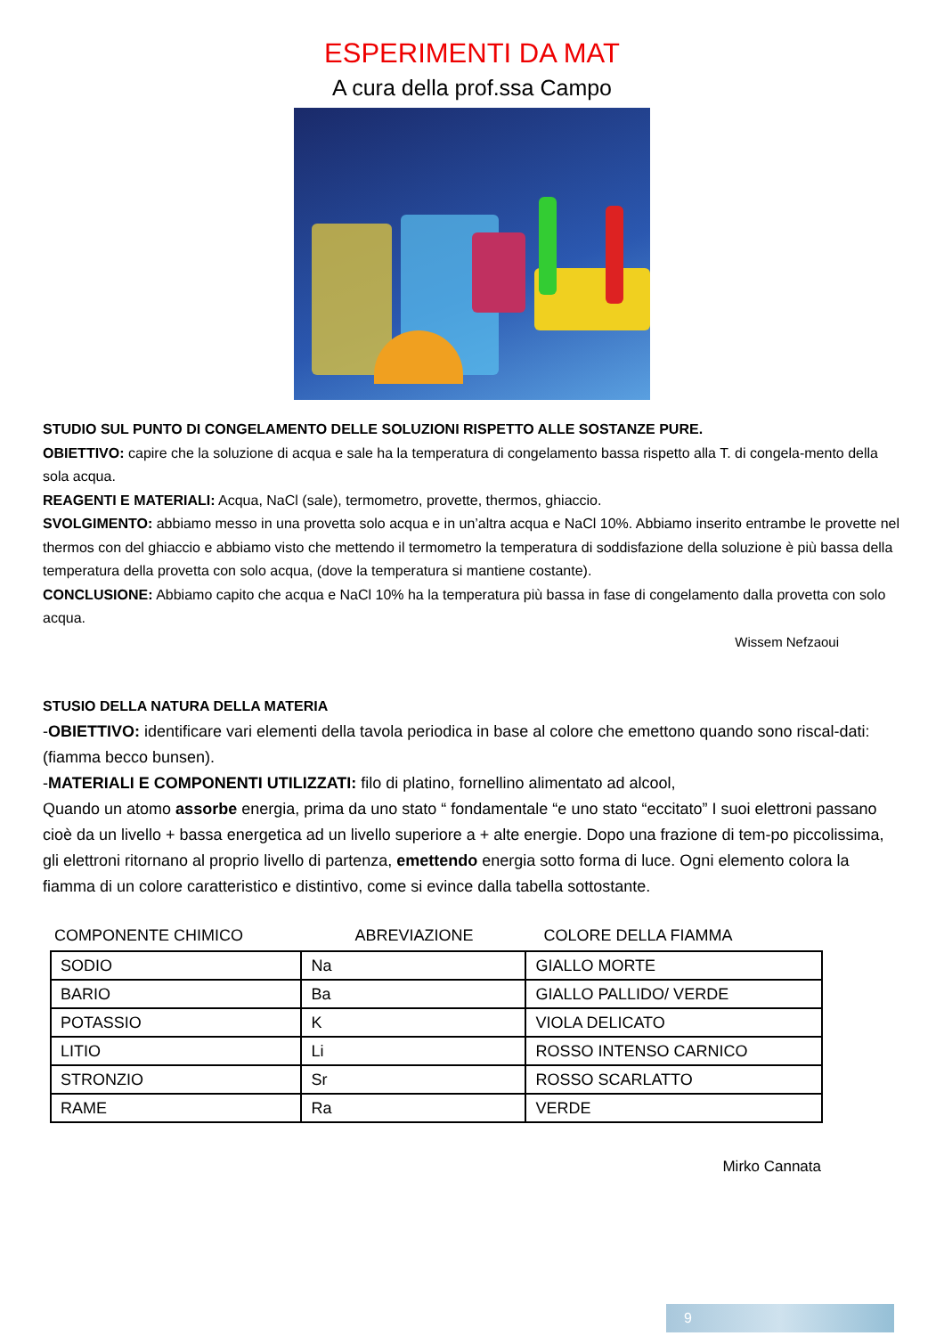ESPERIMENTI DA MAT
A cura della prof.ssa Campo
STUDIO SUL PUNTO DI CONGELAMENTO DELLE SOLUZIONI RISPETTO ALLE SOSTANZE PURE.
OBIETTIVO: capire che la soluzione di acqua e sale ha la temperatura di congelamento bassa rispetto alla T. di congela-mento della sola acqua.
REAGENTI E MATERIALI: Acqua, NaCl (sale), termometro, provette, thermos, ghiaccio.
SVOLGIMENTO: abbiamo messo in una provetta solo acqua e in un’altra acqua e NaCl 10%. Abbiamo inserito entrambe le provette nel thermos con del ghiaccio e abbiamo visto che mettendo il termometro la temperatura di soddisfazione della soluzione è più bassa della temperatura della provetta con solo acqua, (dove la temperatura si mantiene costante).
CONCLUSIONE: Abbiamo capito che acqua e NaCl 10% ha la temperatura più bassa in fase di congelamento dalla provetta con solo acqua.
Wissem Nefzaoui
STUSIO DELLA NATURA DELLA MATERIA
-OBIETTIVO: identificare vari elementi della tavola periodica in base al colore che emettono quando sono riscal-dati: (fiamma becco bunsen).
-MATERIALI E COMPONENTI UTILIZZATI: filo di platino, fornellino alimentato ad alcool,
Quando un atomo assorbe energia, prima da uno stato “ fondamentale “e uno stato “eccitato” I suoi elettroni passano cioè da un livello + bassa energetica ad un livello superiore a + alte energie. Dopo una frazione di tem-po piccolissima, gli elettroni ritornano al proprio livello di partenza, emettendo energia sotto forma di luce. Ogni elemento colora la fiamma di un colore caratteristico e distintivo, come si evince dalla tabella sottostante.
| COMPONENTE CHIMICO | ABREVIAZIONE | COLORE DELLA FIAMMA |
| --- | --- | --- |
| SODIO | Na | GIALLO MORTE |
| BARIO | Ba | GIALLO PALLIDO/ VERDE |
| POTASSIO | K | VIOLA DELICATO |
| LITIO | Li | ROSSO INTENSO CARNICO |
| STRONZIO | Sr | ROSSO SCARLATTO |
| RAME | Ra | VERDE |
Mirko Cannata
9